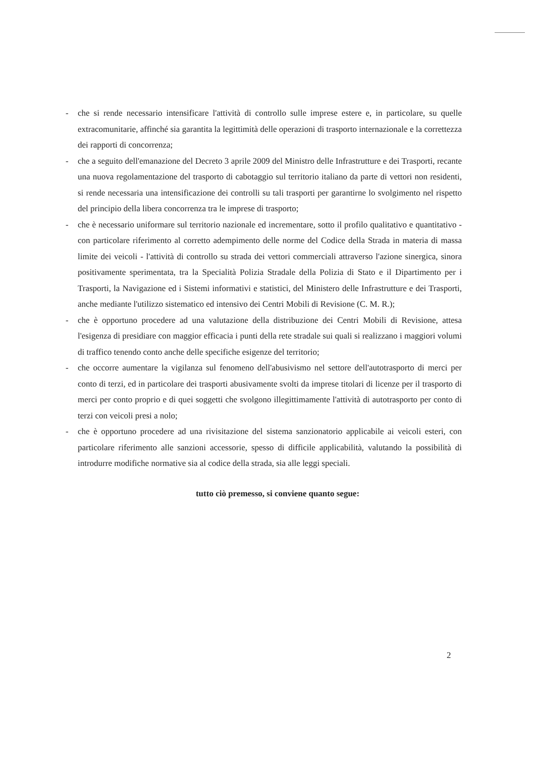- che si rende necessario intensificare l'attività di controllo sulle imprese estere e, in particolare, su quelle extracomunitarie, affinché sia garantita la legittimità delle operazioni di trasporto internazionale e la correttezza dei rapporti di concorrenza;
- che a seguito dell'emanazione del Decreto 3 aprile 2009 del Ministro delle Infrastrutture e dei Trasporti, recante una nuova regolamentazione del trasporto di cabotaggio sul territorio italiano da parte di vettori non residenti, si rende necessaria una intensificazione dei controlli su tali trasporti per garantirne lo svolgimento nel rispetto del principio della libera concorrenza tra le imprese di trasporto;
- che è necessario uniformare sul territorio nazionale ed incrementare, sotto il profilo qualitativo e quantitativo - con particolare riferimento al corretto adempimento delle norme del Codice della Strada in materia di massa limite dei veicoli - l'attività di controllo su strada dei vettori commerciali attraverso l'azione sinergica, sinora positivamente sperimentata, tra la Specialità Polizia Stradale della Polizia di Stato e il Dipartimento per i Trasporti, la Navigazione ed i Sistemi informativi e statistici, del Ministero delle Infrastrutture e dei Trasporti, anche mediante l'utilizzo sistematico ed intensivo dei Centri Mobili di Revisione (C. M. R.);
- che è opportuno procedere ad una valutazione della distribuzione dei Centri Mobili di Revisione, attesa l'esigenza di presidiare con maggior efficacia i punti della rete stradale sui quali si realizzano i maggiori volumi di traffico tenendo conto anche delle specifiche esigenze del territorio;
- che occorre aumentare la vigilanza sul fenomeno dell'abusivismo nel settore dell'autotrasporto di merci per conto di terzi, ed in particolare dei trasporti abusivamente svolti da imprese titolari di licenze per il trasporto di merci per conto proprio e di quei soggetti che svolgono illegittimamente l'attività di autotrasporto per conto di terzi con veicoli presi a nolo;
- che è opportuno procedere ad una rivisitazione del sistema sanzionatorio applicabile ai veicoli esteri, con particolare riferimento alle sanzioni accessorie, spesso di difficile applicabilità, valutando la possibilità di introdurre modifiche normative sia al codice della strada, sia alle leggi speciali.
tutto ciò premesso, si conviene quanto segue:
2